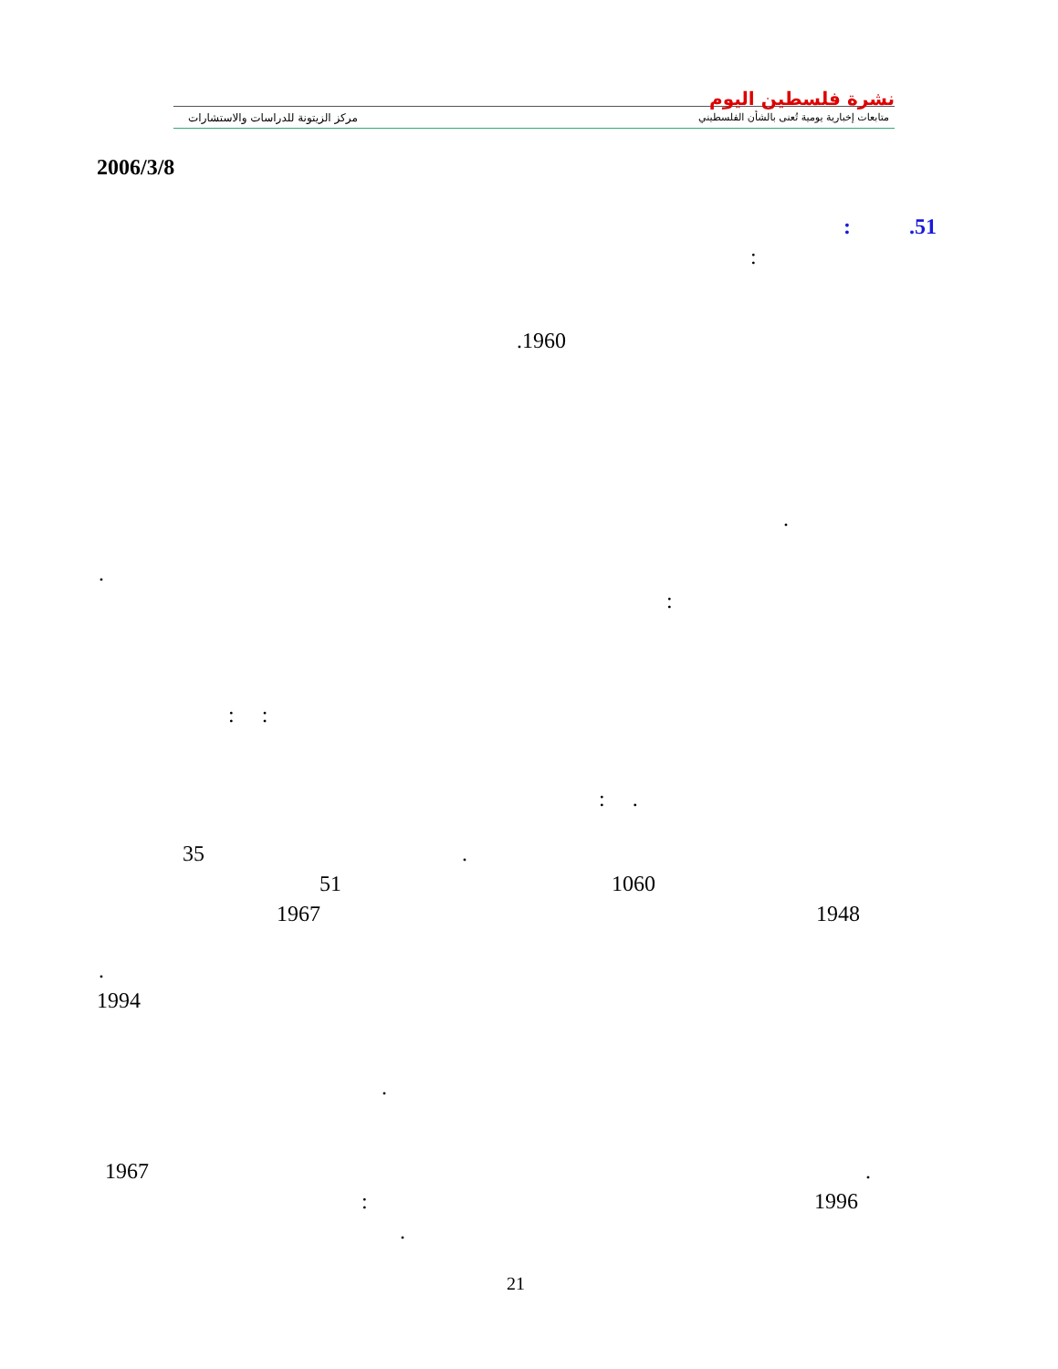مركز الزيتونة للدراسات والاستشارات
نشرة فلسطين اليوم
متابعات إخبارية يومية تُعنى بالشأن الفلسطيني
2006/3/8
.51
:
:
.1960
.
.
:
: :
: .
35 .
51 1060
1967 1948
.
1994
.
1967 .
: 1996
.
21